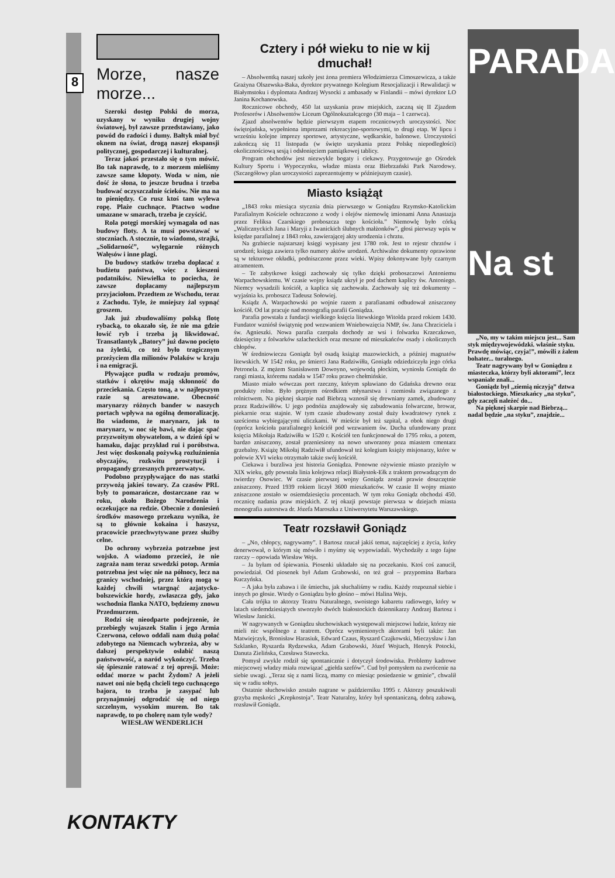8
Morze, nasze morze...
Szeroki dostęp Polski do morza, uzyskany w wyniku drugiej wojny światowej, był zawsze przedstawiany, jako powód do radości i dumy. Bałtyk miał być oknem na świat, drogą naszej ekspansji politycznej, gospodarczej i kulturalnej.
Teraz jakoś przestało się o tym mówić. Bo tak naprawdę, to z morzem mieliśmy zawsze same kłopoty. Woda w nim, nie dość że słona, to jeszcze brudna i trzeba budować oczyszczalnie ścieków. Nie ma na to pieniędzy. Co rusz ktoś tam wylewa ropę. Plaże cuchnące. Ptactwo wodne umazane w smarach, trzeba je czyścić.
Rola potęgi morskiej wymagała od nas budowy floty. A ta musi powstawać w stoczniach. A stocznie, to wiadomo, strajki, „Solidarność”, wylęgarnie różnych Wałęsów i inne plagi.
Do budowy statków trzeba dopłacać z budżetu państwa, więc z kieszeni podatników. Niewielka to pociecha, że zawsze dopłacamy najlepszym przyjaciołom. Przedtem ze Wschodu, teraz z Zachodu. Tyle, że mniejszy żal sypnąć groszem.
Jak już zbudowaliśmy polską flotę rybacką, to okazało się, że nie ma gdzie łowić ryb i trzeba ją likwidować. Transatlantyk „Batory” już dawno pocięto na żyletki, co też było tragicznym przeżyciem dla milionów Polaków w kraju i na emigracji.
Pływające pudła w rodzaju promów, statków i okrętów mają skłonność do przeciekania. Często toną, a w najlepszym razie są aresztowane. Obecność marynarzy różnych bander w naszych portach wpływa na ogólną demoralizację. Bo wiadomo, że marynarz, jak to marynarz, w noc się bawi, nie dając spać przyzwoitym obywatelom, a w dzień śpi w hamaku, dając przykład rui i poróbstwa. Jest więc doskonałą pożywką rozluźnienia obyczajów, rozkwitu prostytucji i propagandy grzesznych prezerwatyw.
Podobno przypływające do nas statki przywożą jakieś towary. Za czasów PRL były to pomarańcze, dostarczane raz w roku, około Bożego Narodzenia i oczekujące na redzie. Obecnie z doniesień środków masowego przekazu wynika, że są to głównie kokaina i haszysz, pracowicie przechwytywane przez służby celne.
Do ochrony wybrzeża potrzebne jest wojsko. A wiadomo przecież, że nie zagraża nam teraz szwedzki potop. Armia potrzebna jest więc nie na północy, lecz na granicy wschodniej, przez którą mogą w każdej chwili wtargnąć azjatycko-bolszewickie hordy, zwłaszcza gdy, jako wschodnia flanka NATO, będziemy znowu Przedmurzem.
Rodzi się nieodparte podejrzenie, że przebiegły wujaszek Stalin i jego Armia Czerwona, celowo oddali nam dużą połać zdobytego na Niemcach wybrzeża, aby w dalszej perspektywie osłabić naszą państwowość, a naród wykończyć. Trzeba się śpiesznie ratować z tej opresji. Może: oddać morze w pacht Żydom? A jeżeli nawet oni nie będą chcieli tego cuchnącego bajora, to trzeba je zasypać lub przynajmniej odgrodzić się od niego szczelnym, wysokim murem. Bo tak naprawdę, to po cholerę nam tyle wody?
WIESŁAW WENDERLICH
Cztery i pół wieku to nie w kij dmuchał!
– Absolwentką naszej szkoły jest żona premiera Włodzimierza Cimoszewicza, a także Grażyna Olszewska-Baka, dyrektor prywatnego Kolegium Resocjalizacji i Rewalidacji w Białymstoku i dyplomata Andrzej Wysocki z ambasady w Finlandii – mówi dyrektor LO Janina Kochanowska.
Rocznicowe obchody, 450 lat uzyskania praw miejskich, zaczną się II Zjazdem Profesorów i Absolwentów Liceum Ogólnokształcącego (30 maja – 1 czerwca).
Zjazd absolwentów będzie pierwszym etapem rocznicowych uroczystości. Noc świętojańska, wypełniona imprezami rekreacyjno-sportowymi, to drugi etap. W lipcu i wrześniu kolejne imprezy sportowe, artystyczne, wędkarskie, balonowe. Uroczystości zakończą się 11 listopada (w święto uzyskania przez Polskę niepodległości) okolicznościową sesją i odsłonięciem pamiątkowej tablicy.
Program obchodów jest niezwykle bogaty i ciekawy. Przygotowuje go Ośrodek Kultury Sportu i Wypoczynku, władze miasta oraz Biebrzański Park Narodowy. (Szczegółowy plan uroczystości zaprezentujemy w późniejszym czasie).
Miasto książąt
„1843 roku miesiąca stycznia dnia pierwszego w Goniądzu Rzymsko-Katolickim Parafialnym Kościele ochrzczono z wody i olejów niemowlę imionami Anna Anastazja przez Feliksa Czarskiego proboszcza tego kościoła.” Niemowlę było córką „Walicznyckich Jana i Maryji z Iwanickich ślubnych małżonków”, głosi pierwszy wpis w księdze parafialnej z 1843 roku, zawierającej akty urodzenia i chrztu.
Na grzbiecie najstarszej księgi wypisany jest 1780 rok. Jest to rejestr chrztów i urodzeń; księga zawiera tylko numery aktów urodzeń. Archiwalne dokumenty oprawione są w tekturowe okładki, podniszczone przez wieki. Wpisy dokonywane były czarnym atramentem.
– Te zabytkowe księgi zachowały się tylko dzięki proboszczowi Antoniemu Warpachowskiemu. W czasie wojny ksiądz ukrył je pod dachem kaplicy św. Antoniego. Niemcy wysadzili kościół, a kaplica się zachowała. Zachowały się też dokumenty – wyjaśnia ks. proboszcz Tadeusz Sołowiej.
Ksiądz A. Warpachowski po wojnie razem z parafianami odbudował zniszczony kościół. Od lat pracuje nad monografią parafii Goniądza.
Parafia powstała z fundacji wielkiego księcia litewskiego Witolda przed rokiem 1430. Fundator wzniósł świątynię pod wezwaniem Wniebowzięcia NMP, św. Jana Chrzciciela i św. Agnieszki. Nowa parafia czerpała dochody ze wsi i folwarku Krzeczkowo, dziesięciny z folwarków szlacheckich oraz meszne od mieszkańców osady i okolicznych chłopów.
W średniowieczu Goniądz był osadą książąt mazowieckich, a później magnatów litewskich. W 1542 roku, po śmierci Jana Radziwiłła, Goniądz odziedziczyła jego córka Petronela. Z mężem Stanisławem Dowoyno, wojewodą płockim, wyniosła Goniądz do rangi miasta, któremu nadała w 1547 roku prawo chełmińskie.
Miasto miało wówczas port rzeczny, którym spławiano do Gdańska drewno oraz produkty rolne. Było prężnym ośrodkiem młynarstwa i rzemiosła związanego z rolnictwem. Na pięknej skarpie nad Biebrzą wznosił się drewniany zamek, zbudowany przez Radziwiłłów. U jego podnóża znajdowały się zabudowania folwarczne, browar, piekarnie oraz stajnie. W tym czasie zbudowany został duży kwadratowy rynek z sześcioma wybiegającymi uliczkami. W mieście był też szpital, a obok niego drugi (oprócz kościoła parafialnego) kościół pod wezwaniem św. Ducha ufundowany przez księcia Mikołaja Radziwiłła w 1520 r. Kościół ten funkcjonował do 1795 roku, a potem, bardzo zniszczony, został przeniesiony na nowo utworzony poza miastem cmentarz grzebalny. Książę Mikołaj Radziwiłł ufundował też kolegium księży misjonarzy, które w połowie XVI wieku otrzymało także swój kościół.
Ciekawa i burzliwa jest historia Goniądza. Ponowne ożywienie miasto przeżyło w XIX wieku, gdy powstała linia kolejowa relacji Białystok-Ełk z traktem prowadzącym do twierdzy Osowiec. W czasie pierwszej wojny Goniądz został prawie doszczętnie zniszczony. Przed 1939 rokiem liczył 3600 mieszkańców. W czasie II wojny miasto zniszczone zostało w osiemdziesięciu procentach. W tym roku Goniądz obchodzi 450. rocznicę nadania praw miejskich. Z tej okazji powstaje pierwsza w dziejach miasta monografia autorstwa dr. Józefa Maroszka z Uniwersytetu Warszawskiego.
Teatr rozsławił Goniądz
– „No, chłopcy, nagrywamy”. I Bartosz rzucał jakiś temat, najczęściej z życia, który denerwował, o którym się mówiło i myśmy się wypowiadali. Wychodziły z tego fajne rzeczy – opowiada Wiesław Wejs.
– Ja byłam od śpiewania. Piosenki układało się na poczekaniu. Ktoś coś zanucił, powiedział. Od piosenek był Adam Grabowski, on też grał – przypomina Barbara Kuczyńska.
– A jaka była zabawa i ile śmiechu, jak słuchaliśmy w radiu. Każdy rozpoznał siebie i innych po głosie. Wtedy o Goniądzu było głośno – mówi Halina Wejs.
Cała trójka to aktorzy Teatru Naturalnego, swoistego kabaretu radiowego, który w latach siedemdziesiątych stworzyło dwóch białostockich dziennikarzy Andrzej Bartosz i Wiesław Janicki.
W nagrywanych w Goniądzu słuchowiskach występowali miejscowi ludzie, którzy nie mieli nic wspólnego z teatrem. Oprócz wymienionych aktorami byli także: Jan Matwiejczyk, Bronisław Harasiuk, Edward Czaus, Ryszard Czajkowski, Mieczysław i Jan Szklanko, Ryszarda Rydzewska, Adam Grabowski, Józef Wojtach, Henryk Potocki, Danuta Zielińska, Czesława Stawecka.
Pomysł zwykle rodził się spontanicznie i dotyczył środowiska. Problemy kadrowe miejscowej władzy miała rozwiązać „giełda szefów”. Cud był pomysłem na zwrócenie na siebie uwagi. „Teraz się z nami liczą, mamy co miesiąc posiedzenie w gminie”, chwalił się w radiu sołtys.
Ostatnie słuchowisko zostało nagrane w październiku 1995 r. Aktorzy poszukiwali grzyba męskości „Krepkostoja”. Teatr Naturalny, który był spontaniczną, dobrą zabawą, rozsławił Goniądz.
PARADA
Na st
„No, my w takim miejscu jest... Sam styk międzywojewódzki. właśnie styku. Prawdę mówiąc, czyja!”, mówili z żalem bohater... turalnego.
Teatr nagrywany był w Goniądzu z miasteczka, którzy byli aktorami”, lecz wspaniale znali...
Goniądz był „ziemią niczyją” dztwa białostockiego. Mieszkańcy „na styku”, gdy zaczęli należeć do...
Na pięknej skarpie nad Biebrzą... nadal będzie „na styku”, znajdzie...
KONTAKTY